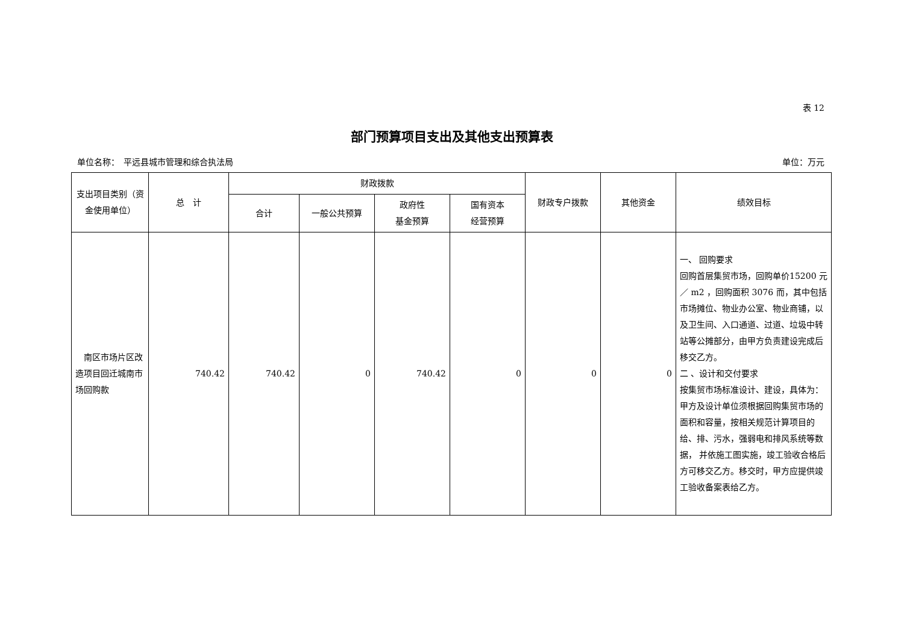表 12
部门预算项目支出及其他支出预算表
单位名称：　平远县城市管理和综合执法局 单位：万元
| 支出项目类别（资金使用单位） | 总 计 | 财政拨款 | | | | 财政专户拨款 | 其他资金 | 绩效目标 |
| --- | --- | --- | --- | --- | --- | --- | --- | --- |
| | | 合计 | 一般公共预算 | 政府性 基金预算 | 国有资本 经营预算 | | | |
| 南区市场片区改造项目回迁城南市场回购款 | 740.42 | 740.42 | 0 | 740.42 | 0 | 0 | 0 | 一、 回购要求 回购首层集贸市场，回购单价15200 元／ m2 ，回购面积 3076 而，其中包括市场摊位、物业办公室、物业商铺，以及卫生间、入口通道、过道、垃圾中转站等公摊部分，由甲方负责建设完成后移交乙方。 二 、设计和交付要求 按集贸市场标准设计、建设，具体为：甲方及设计单位须根据回购集贸市场的面积和容量，按相关规范计算项目的给、排、污水，强弱电和排风系统等数据， 并依施工图实施，竣工验收合格后方可移交乙方。移交时，甲方应提供竣工验收备案表给乙方。 |